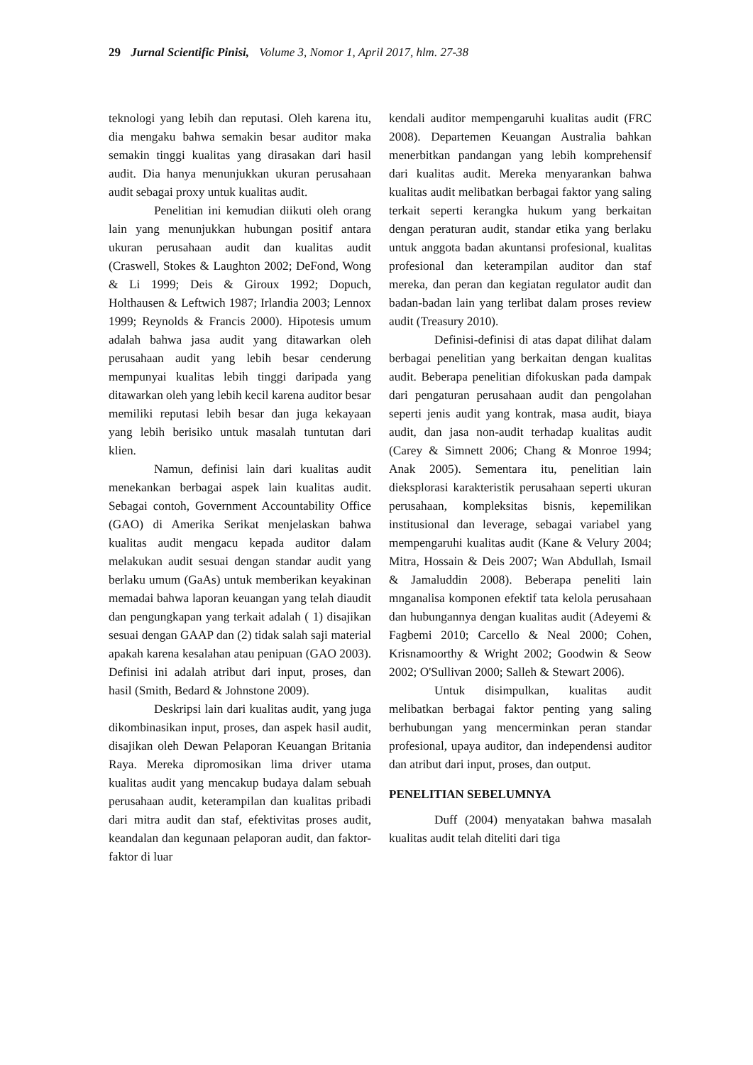29 Jurnal Scientific Pinisi, Volume 3, Nomor 1, April 2017, hlm. 27-38
teknologi yang lebih dan reputasi. Oleh karena itu, dia mengaku bahwa semakin besar auditor maka semakin tinggi kualitas yang dirasakan dari hasil audit. Dia hanya menunjukkan ukuran perusahaan audit sebagai proxy untuk kualitas audit.
Penelitian ini kemudian diikuti oleh orang lain yang menunjukkan hubungan positif antara ukuran perusahaan audit dan kualitas audit (Craswell, Stokes & Laughton 2002; DeFond, Wong & Li 1999; Deis & Giroux 1992; Dopuch, Holthausen & Leftwich 1987; Irlandia 2003; Lennox 1999; Reynolds & Francis 2000). Hipotesis umum adalah bahwa jasa audit yang ditawarkan oleh perusahaan audit yang lebih besar cenderung mempunyai kualitas lebih tinggi daripada yang ditawarkan oleh yang lebih kecil karena auditor besar memiliki reputasi lebih besar dan juga kekayaan yang lebih berisiko untuk masalah tuntutan dari klien.
Namun, definisi lain dari kualitas audit menekankan berbagai aspek lain kualitas audit. Sebagai contoh, Government Accountability Office (GAO) di Amerika Serikat menjelaskan bahwa kualitas audit mengacu kepada auditor dalam melakukan audit sesuai dengan standar audit yang berlaku umum (GaAs) untuk memberikan keyakinan memadai bahwa laporan keuangan yang telah diaudit dan pengungkapan yang terkait adalah ( 1) disajikan sesuai dengan GAAP dan (2) tidak salah saji material apakah karena kesalahan atau penipuan (GAO 2003). Definisi ini adalah atribut dari input, proses, dan hasil (Smith, Bedard & Johnstone 2009).
Deskripsi lain dari kualitas audit, yang juga dikombinasikan input, proses, dan aspek hasil audit, disajikan oleh Dewan Pelaporan Keuangan Britania Raya. Mereka dipromosikan lima driver utama kualitas audit yang mencakup budaya dalam sebuah perusahaan audit, keterampilan dan kualitas pribadi dari mitra audit dan staf, efektivitas proses audit, keandalan dan kegunaan pelaporan audit, dan faktor-faktor di luar
kendali auditor mempengaruhi kualitas audit (FRC 2008). Departemen Keuangan Australia bahkan menerbitkan pandangan yang lebih komprehensif dari kualitas audit. Mereka menyarankan bahwa kualitas audit melibatkan berbagai faktor yang saling terkait seperti kerangka hukum yang berkaitan dengan peraturan audit, standar etika yang berlaku untuk anggota badan akuntansi profesional, kualitas profesional dan keterampilan auditor dan staf mereka, dan peran dan kegiatan regulator audit dan badan-badan lain yang terlibat dalam proses review audit (Treasury 2010).
Definisi-definisi di atas dapat dilihat dalam berbagai penelitian yang berkaitan dengan kualitas audit. Beberapa penelitian difokuskan pada dampak dari pengaturan perusahaan audit dan pengolahan seperti jenis audit yang kontrak, masa audit, biaya audit, dan jasa non-audit terhadap kualitas audit (Carey & Simnett 2006; Chang & Monroe 1994; Anak 2005). Sementara itu, penelitian lain dieksplorasi karakteristik perusahaan seperti ukuran perusahaan, kompleksitas bisnis, kepemilikan institusional dan leverage, sebagai variabel yang mempengaruhi kualitas audit (Kane & Velury 2004; Mitra, Hossain & Deis 2007; Wan Abdullah, Ismail & Jamaluddin 2008). Beberapa peneliti lain mnganalisa komponen efektif tata kelola perusahaan dan hubungannya dengan kualitas audit (Adeyemi & Fagbemi 2010; Carcello & Neal 2000; Cohen, Krisnamoorthy & Wright 2002; Goodwin & Seow 2002; O'Sullivan 2000; Salleh & Stewart 2006).
Untuk disimpulkan, kualitas audit melibatkan berbagai faktor penting yang saling berhubungan yang mencerminkan peran standar profesional, upaya auditor, dan independensi auditor dan atribut dari input, proses, dan output.
PENELITIAN SEBELUMNYA
Duff (2004) menyatakan bahwa masalah kualitas audit telah diteliti dari tiga